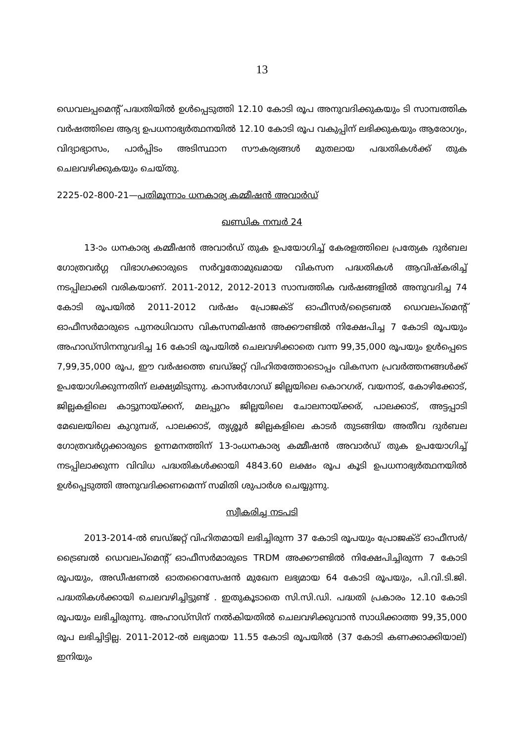13
ഡെവലപ്പമെന്റ് പദ്ധതിയിൽ ഉൾപ്പെടുത്തി 12.10 കോടി രൂപ അനുവദിക്കുകയും ടി സാമ്പത്തിക വർഷത്തിലെ ആദ്യ ഉപധനാഭ്യർത്ഥനയിൽ 12.10 കോടി രൂപ വകുപ്പിന് ലഭിക്കുകയും ആരോഗ്യം, വിദ്യാഭ്യാസം, പാർപ്പിടം അടിസ്ഥാന സൗകര്യങ്ങൾ മുതലായ പദ്ധതികൾക്ക് തുക ചെലവഴിക്കുകയും ചെയ്തു.
2225-02-800-21—പതിമൂന്നാം ധനകാര്യ കമ്മീഷൻ അവാർഡ്
ഖണ്ഡിക നമ്പർ 24
13-ാം ധനകാര്യ കമ്മീഷൻ അവാർഡ് തുക ഉപയോഗിച്ച് കേരളത്തിലെ പ്രത്യേക ദുർബല ഗോത്രവർഗ്ഗ വിഭാഗക്കാരുടെ സർവ്വതോമുഖമായ വികസന പദ്ധതികൾ ആവിഷ്കരിച്ച് നടപ്പിലാക്കി വരികയാണ്. 2011-2012, 2012-2013 സാമ്പത്തിക വർഷങ്ങളിൽ അനുവദിച്ച 74 കോടി രൂപയിൽ 2011-2012 വർഷം പ്രോജക്ട് ഓഫീസർ/ട്രൈബൽ ഡെവലപ്മെന്റ് ഓഫീസർമാരുടെ പുനരധിവാസ വികസനമിഷൻ അക്കൗണ്ടിൽ നിക്ഷേപിച്ച 7 കോടി രൂപയും അഹാഡ്സിനനുവദിച്ച 16 കോടി രൂപയിൽ ചെലവഴിക്കാതെ വന്ന 99,35,000 രൂപയും ഉൾപ്പെടെ 7,99,35,000 രൂപ, ഈ വർഷത്തെ ബഡ്ജറ്റ് വിഹിതത്തോടൊപ്പം വികസന പ്രവർത്തനങ്ങൾക്ക് ഉപയോഗിക്കുന്നതിന് ലക്ഷ്യമിടുന്നു. കാസർഗോഡ് ജില്ലയിലെ കൊറഗര്, വയനാട്, കോഴിക്കോട്, ജില്ലകളിലെ കാട്ടുനായ്ക്കന്, മലപ്പുറം ജില്ലയിലെ ചോലനായ്ക്കര്, പാലക്കാട്, അട്ടപ്പാടി മേഖലയിലെ കുറുമ്പര്, പാലക്കാട്, തൃശ്ശൂർ ജില്ലകളിലെ കാടർ തുടങ്ങിയ അതീവ ദുർബല ഗോത്രവർഗ്ഗക്കാരുടെ ഉന്നമനത്തിന് 13-ാംധനകാര്യ കമ്മീഷൻ അവാർഡ് തുക ഉപയോഗിച്ച് നടപ്പിലാക്കുന്ന വിവിധ പദ്ധതികൾക്കായി 4843.60 ലക്ഷം രൂപ കൂടി ഉപധനാഭ്യർത്ഥനയിൽ ഉൾപ്പെടുത്തി അനുവദിക്കണമെന്ന് സമിതി ശുപാർശ ചെയ്യുന്നു.
സ്വീകരിച്ച നടപടി
2013-2014-ൽ ബഡ്ജറ്റ് വിഹിതമായി ലഭിച്ചിരുന്ന 37 കോടി രൂപയും പ്രോജക്ട് ഓഫീസർ/ ട്രൈബൽ ഡെവലപ്മെന്റ് ഓഫീസർമാരുടെ TRDM അക്കൗണ്ടിൽ നിക്ഷേപിച്ചിരുന്ന 7 കോടി രൂപയും, അഡീഷണൽ ഓതറൈസേഷൻ മുഖേന ലഭ്യമായ 64 കോടി രൂപയും, പി.വി.ടി.ജി. പദ്ധതികൾക്കായി ചെലവഴിച്ചിട്ടുണ്ട് . ഇതുകൂടാതെ സി.സി.ഡി. പദ്ധതി പ്രകാരം 12.10 കോടി രൂപയും ലഭിച്ചിരുന്നു. അഹാഡ്സിന് നൽകിയതിൽ ചെലവഴിക്കുവാൻ സാധിക്കാത്ത 99,35,000 രൂപ ലഭിച്ചിട്ടില്ല. 2011-2012-ൽ ലഭ്യമായ 11.55 കോടി രൂപയിൽ (37 കോടി കണക്കാക്കിയാല്) ഇനിയും